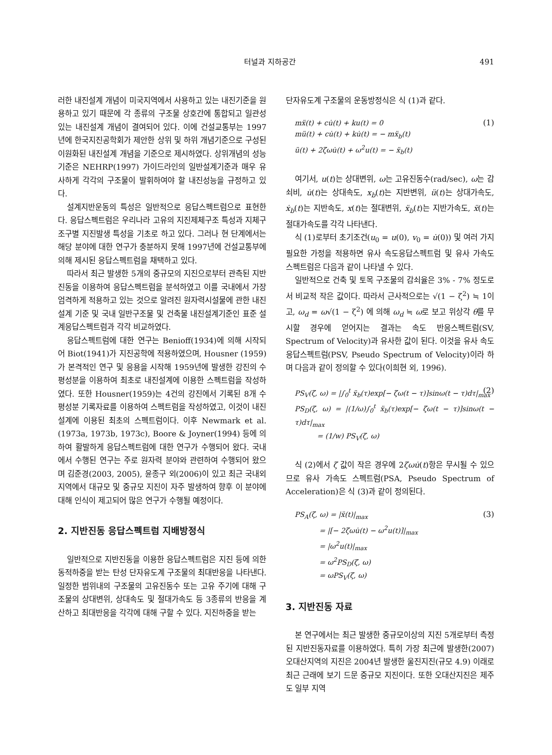터널과 지하공간 491
러한 내진설계 개념이 미국지역에서 사용하고 있는 내진기준을 원용하고 있기 때문에 각 종류의 구조물 상호간에 통합되고 일관성 있는 내진설계 개념이 결여되어 있다. 이에 건설교통부는 1997년에 한국지진공학회가 제안한 상위 및 하위 개념기준으로 구성된 이원화된 내진설계 개념을 기준으로 제시하였다. 상위개념의 성능기준은 NEHRP(1997) 가이드라인의 일반설계기준과 매우 유사하게 각각의 구조물이 발휘하여야 할 내진성능을 규정하고 있다.
설계지반운동의 특성은 일반적으로 응답스펙트럼으로 표현한다. 응답스펙트럼은 우리나라 고유의 지진제체구조 특성과 지체구조구별 지진발생 특성을 기초로 하고 있다. 그러나 현 단계에서는 해당 분야에 대한 연구가 충분하지 못해 1997년에 건설교통부에 의해 제시된 응답스펙트럼을 채택하고 있다.
따라서 최근 발생한 5개의 중규모의 지진으로부터 관측된 지반진동을 이용하여 응답스펙트럼을 분석하였고 이를 국내에서 가장 엄격하게 적용하고 있는 것으로 알려진 원자력시설물에 관한 내진설계 기준 및 국내 일반구조물 및 건축물 내진설계기준인 표준 설계응답스펙트럼과 각각 비교하였다.
응답스펙트럼에 대한 연구는 Benioff(1934)에 의해 시작되어 Biot(1941)가 지진공학에 적용하였으며, Housner (1959)가 본격적인 연구 및 응용을 시작해 1959년에 발생한 강진의 수평성분을 이용하여 최초로 내진설계에 이용한 스펙트럼을 작성하였다. 또한 Housner(1959)는 4건의 강진에서 기록된 8개 수평성분 기록자료를 이용하여 스펙트럼을 작성하였고, 이것이 내진설계에 이용된 최초의 스펙트럼이다. 이후 Newmark et al.(1973a, 1973b, 1973c), Boore & Joyner(1994) 등에 의하여 활발하게 응답스펙트럼에 대한 연구가 수행되어 왔다. 국내에서 수행된 연구는 주로 원자력 분야와 관련하여 수행되어 왔으며 김준경(2003, 2005), 윤종구 외(2006)이 있고 최근 국내외 지역에서 대규모 및 중규모 지진이 자주 발생하여 향후 이 분야에 대해 인식이 제고되어 많은 연구가 수행될 예정이다.
2. 지반진동 응답스펙트럼 지배방정식
일반적으로 지반진동을 이용한 응답스펙트럼은 지진 등에 의한 동적하중을 받는 탄성 단자유도계 구조물의 최대반응을 나타낸다. 일정한 범위내의 구조물의 고유진동수 또는 고유 주기에 대해 구조물의 상대변위, 상대속도 및 절대가속도 등 3종류의 반응을 계산하고 최대반응을 각각에 대해 구할 수 있다. 지진하중을 받는
단자유도계 구조물의 운동방정식은 식 (1)과 같다.
(1) mẍ(t) + cu̇(t) + ku(t) = 0
mü(t) + cu̇(t) + ku̇(t) = − mẍ<sub>b</sub>(t)
ü(t) + 2ζωu̇(t) + ω<sup>2</sup>u(t) = − ẍ<sub>b</sub>(t)
여기서, u(t)는 상대변위, ω는 고유진동수(rad/sec), ω는 감쇠비, u̇(t)는 상대속도, x<sub>b</sub>(t)는 지반변위, ü(t)는 상대가속도, ẋ<sub>b</sub>(t)는 지반속도, x(t)는 절대변위, ẍ<sub>b</sub>(t)는 지반가속도, ẍ(t)는 절대가속도를 각각 나타낸다.
식 (1)로부터 초기조건(u<sub>0</sub> = u(0), v<sub>0</sub> = u̇(0)) 및 여러 가지 필요한 가정을 적용하면 유사 속도응답스펙트럼 및 유사 가속도 스펙트럼은 다음과 같이 나타낼 수 있다.
일반적으로 건축 및 토목 구조물의 감쇠율은 3% - 7% 정도로서 비교적 작은 값이다. 따라서 근사적으로는 √(1 − ζ<sup>2</sup>) ≒ 1이고, ω<sub>d</sub> = ω√(1 − ζ<sup>2</sup>) 에 의해 ω<sub>d</sub> ≒ ω로 보고 위상각 θ를 무시할 경우에 얻어지는 결과는 속도 반응스펙트럼(SV, Spectrum of Velocity)과 유사한 값이 된다. 이것을 유사 속도응답스펙트럼(PSV, Pseudo Spectrum of Velocity)이라 하며 다음과 같이 정의할 수 있다(이희현 외, 1996).
(2) PS<sub>V</sub>(ζ, ω) = |∫<sub>0</sub><sup>t</sup> ẍ<sub>b</sub>(τ)exp[− ζω(t − τ)]sinω(t − τ)dτ|<sub>max</sub>
PS<sub>D</sub>(ζ, ω) = |(1/ω)∫<sub>0</sub><sup>t</sup> ẍ<sub>b</sub>(τ)exp[− ζω(t − τ)]sinω(t − τ)dτ|<sub>max</sub>
= (1/w) PS<sub>V</sub>(ζ, ω)
식 (2)에서 ζ 값이 작은 경우에 2ζωu̇(t)항은 무시될 수 있으므로 유사 가속도 스펙트럼(PSA, Pseudo Spectrum of Acceleration)은 식 (3)과 같이 정의된다.
(3) PS<sub>A</sub>(ζ, ω) = |ẍ(t)|<sub>max</sub>
= |[− 2ζωu̇(t) − ω<sup>2</sup>u(t)]|<sub>max</sub>
= |ω<sup>2</sup>u(t)|<sub>max</sub>
= ω<sup>2</sup>PS<sub>D</sub>(ζ, ω)
= ωPS<sub>V</sub>(ζ, ω)
3. 지반진동 자료
본 연구에서는 최근 발생한 중규모이상의 지진 5개로부터 측정된 지반진동자료를 이용하였다. 특히 가장 최근에 발생한(2007) 오대산지역의 지진은 2004년 발생한 울진지진(규모 4.9) 이래로 최근 근래에 보기 드문 중규모 지진이다. 또한 오대산지진은 제주도 일부 지역